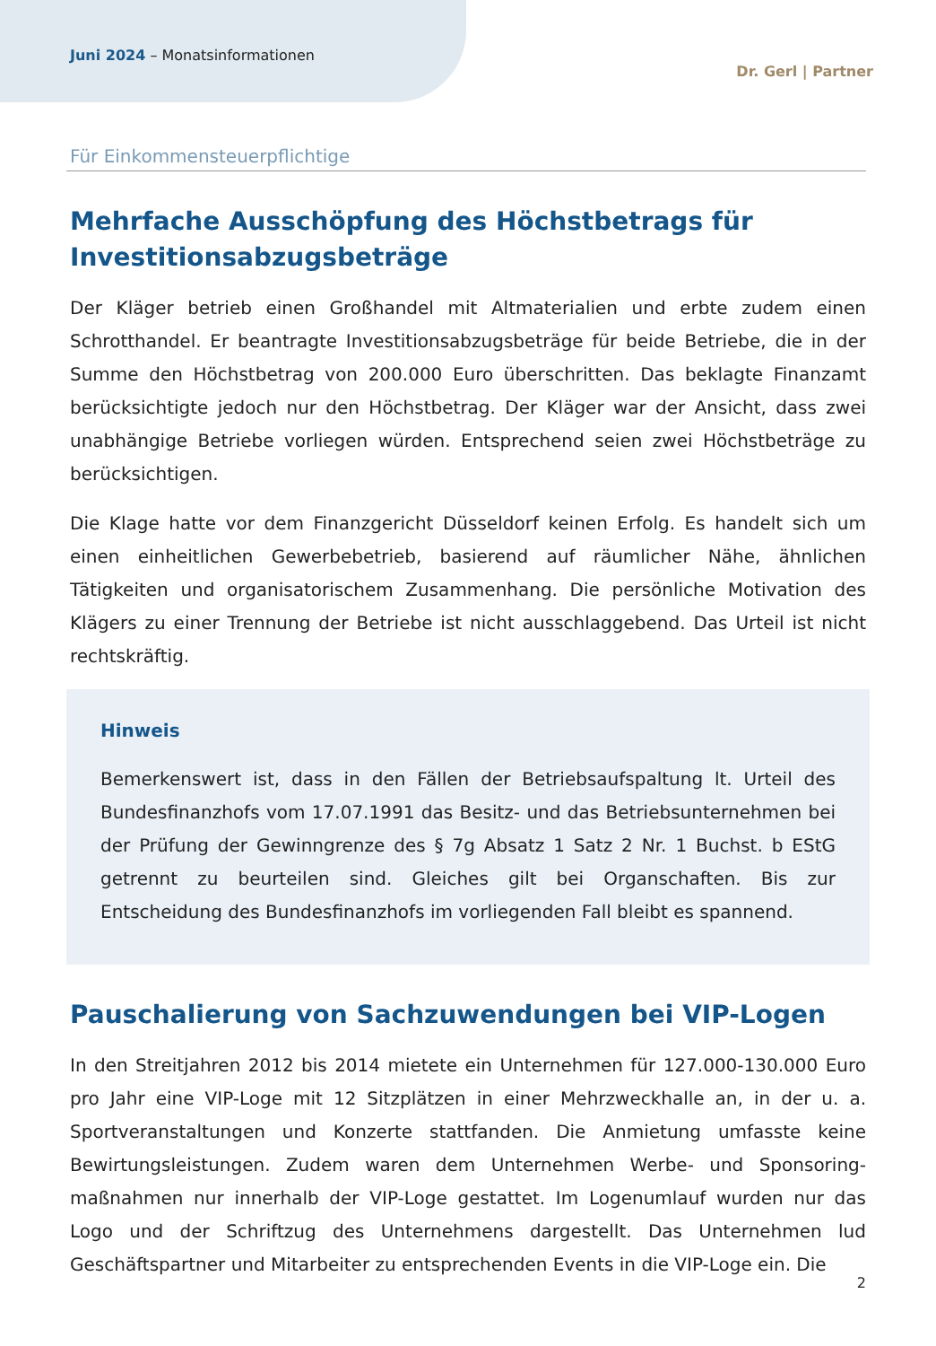Juni 2024 – Monatsinformationen
Dr. Gerl | Partner
Für Einkommensteuerpflichtige
Mehrfache Ausschöpfung des Höchstbetrags für Investitionsabzugsbeträge
Der Kläger betrieb einen Großhandel mit Altmaterialien und erbte zudem einen Schrotthandel. Er beantragte Investitionsabzugsbeträge für beide Betriebe, die in der Summe den Höchstbetrag von 200.000 Euro überschritten. Das beklagte Finanzamt berücksichtigte jedoch nur den Höchstbetrag. Der Kläger war der Ansicht, dass zwei unabhängige Betriebe vorliegen würden. Entsprechend seien zwei Höchstbeträge zu berücksichtigen.
Die Klage hatte vor dem Finanzgericht Düsseldorf keinen Erfolg. Es handelt sich um einen einheitlichen Gewerbebetrieb, basierend auf räumlicher Nähe, ähnlichen Tätigkeiten und organisatorischem Zusammenhang. Die persönliche Motivation des Klägers zu einer Trennung der Betriebe ist nicht ausschlaggebend. Das Urteil ist nicht rechtskräftig.
Hinweis
Bemerkenswert ist, dass in den Fällen der Betriebsaufspaltung lt. Urteil des Bundesfinanzhofs vom 17.07.1991 das Besitz- und das Betriebsunternehmen bei der Prüfung der Gewinngrenze des § 7g Absatz 1 Satz 2 Nr. 1 Buchst. b EStG getrennt zu beurteilen sind. Gleiches gilt bei Organschaften. Bis zur Entscheidung des Bundesfinanzhofs im vorliegenden Fall bleibt es spannend.
Pauschalierung von Sachzuwendungen bei VIP-Logen
In den Streitjahren 2012 bis 2014 mietete ein Unternehmen für 127.000-130.000 Euro pro Jahr eine VIP-Loge mit 12 Sitzplätzen in einer Mehrzweckhalle an, in der u. a. Sportveranstaltungen und Konzerte stattfanden. Die Anmietung umfasste keine Bewirtungsleistungen. Zudem waren dem Unternehmen Werbe- und Sponsoring­maßnahmen nur innerhalb der VIP-Loge gestattet. Im Logenumlauf wurden nur das Logo und der Schriftzug des Unternehmens dargestellt. Das Unternehmen lud Geschäftspartner und Mitarbeiter zu entsprechenden Events in die VIP-Loge ein. Die
2